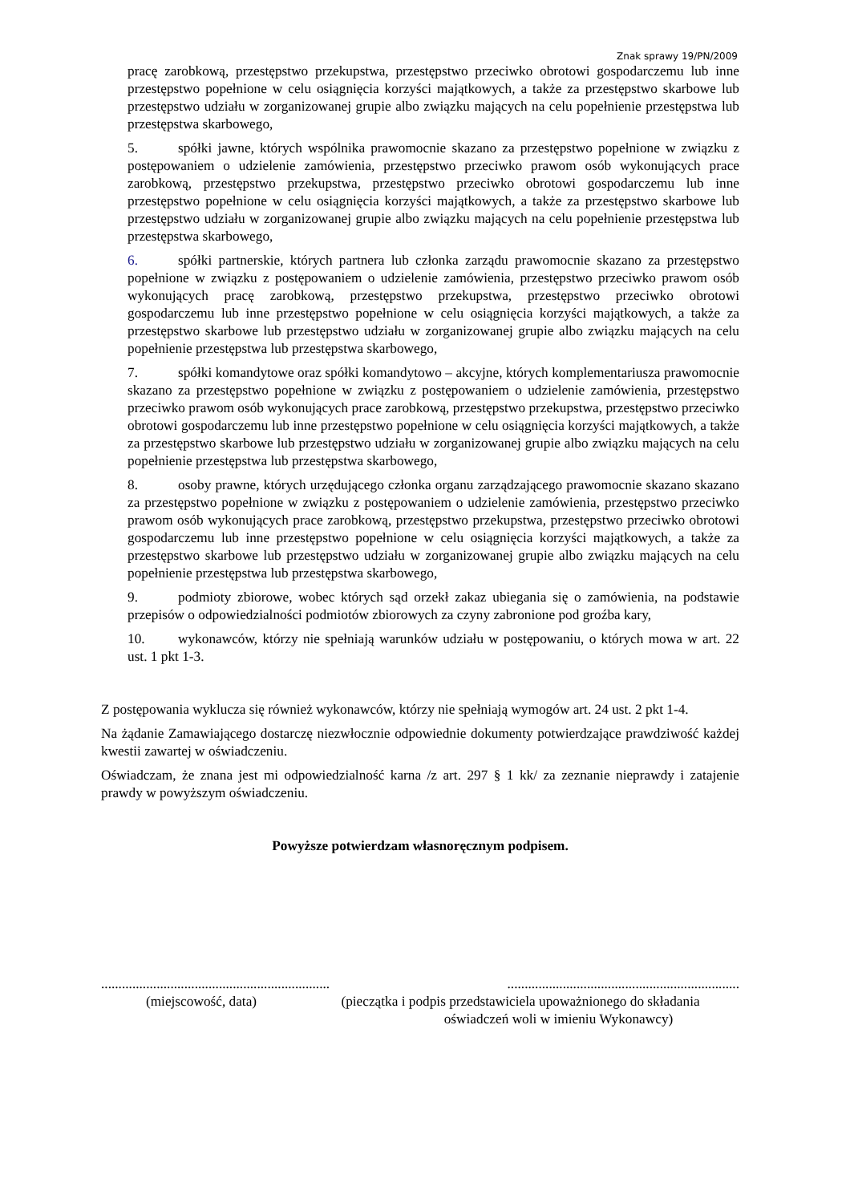Znak sprawy 19/PN/2009
pracę zarobkową, przestępstwo przekupstwa, przestępstwo przeciwko obrotowi gospodarczemu lub inne przestępstwo popełnione w celu osiągnięcia korzyści majątkowych, a także za przestępstwo skarbowe lub przestępstwo udziału w zorganizowanej grupie albo związku mających na celu popełnienie przestępstwa lub przestępstwa skarbowego,
5. spółki jawne, których wspólnika prawomocnie skazano za przestępstwo popełnione w związku z postępowaniem o udzielenie zamówienia, przestępstwo przeciwko prawom osób wykonujących prace zarobkową, przestępstwo przekupstwa, przestępstwo przeciwko obrotowi gospodarczemu lub inne przestępstwo popełnione w celu osiągnięcia korzyści majątkowych, a także za przestępstwo skarbowe lub przestępstwo udziału w zorganizowanej grupie albo związku mających na celu popełnienie przestępstwa lub przestępstwa skarbowego,
6. spółki partnerskie, których partnera lub członka zarządu prawomocnie skazano za przestępstwo popełnione w związku z postępowaniem o udzielenie zamówienia, przestępstwo przeciwko prawom osób wykonujących pracę zarobkową, przestępstwo przekupstwa, przestępstwo przeciwko obrotowi gospodarczemu lub inne przestępstwo popełnione w celu osiągnięcia korzyści majątkowych, a także za przestępstwo skarbowe lub przestępstwo udziału w zorganizowanej grupie albo związku mających na celu popełnienie przestępstwa lub przestępstwa skarbowego,
7. spółki komandytowe oraz spółki komandytowo – akcyjne, których komplementariusza prawomocnie skazano za przestępstwo popełnione w związku z postępowaniem o udzielenie zamówienia, przestępstwo przeciwko prawom osób wykonujących prace zarobkową, przestępstwo przekupstwa, przestępstwo przeciwko obrotowi gospodarczemu lub inne przestępstwo popełnione w celu osiągnięcia korzyści majątkowych, a także za przestępstwo skarbowe lub przestępstwo udziału w zorganizowanej grupie albo związku mających na celu popełnienie przestępstwa lub przestępstwa skarbowego,
8. osoby prawne, których urzędującego członka organu zarządzającego prawomocnie skazano skazano za przestępstwo popełnione w związku z postępowaniem o udzielenie zamówienia, przestępstwo przeciwko prawom osób wykonujących prace zarobkową, przestępstwo przekupstwa, przestępstwo przeciwko obrotowi gospodarczemu lub inne przestępstwo popełnione w celu osiągnięcia korzyści majątkowych, a także za przestępstwo skarbowe lub przestępstwo udziału w zorganizowanej grupie albo związku mających na celu popełnienie przestępstwa lub przestępstwa skarbowego,
9. podmioty zbiorowe, wobec których sąd orzekł zakaz ubiegania się o zamówienia, na podstawie przepisów o odpowiedzialności podmiotów zbiorowych za czyny zabronione pod groźba kary,
10. wykonawców, którzy nie spełniają warunków udziału w postępowaniu, o których mowa w art. 22 ust. 1 pkt 1-3.
Z postępowania wyklucza się również wykonawców, którzy nie spełniają wymogów art. 24 ust. 2 pkt 1-4.
Na żądanie Zamawiającego dostarczę niezwłocznie odpowiednie dokumenty potwierdzające prawdziwość każdej kwestii zawartej w oświadczeniu.
Oświadczam, że znana jest mi odpowiedzialność karna /z art. 297 § 1 kk/ za zeznanie nieprawdy i zatajenie prawdy w powyższym oświadczeniu.
Powyższe potwierdzam własnoręcznym podpisem.
.....................................................................................................................................
(miejscowość, data) (pieczątka i podpis przedstawiciela upoważnionego do składania
oświadczeń woli w imieniu Wykonawcy)